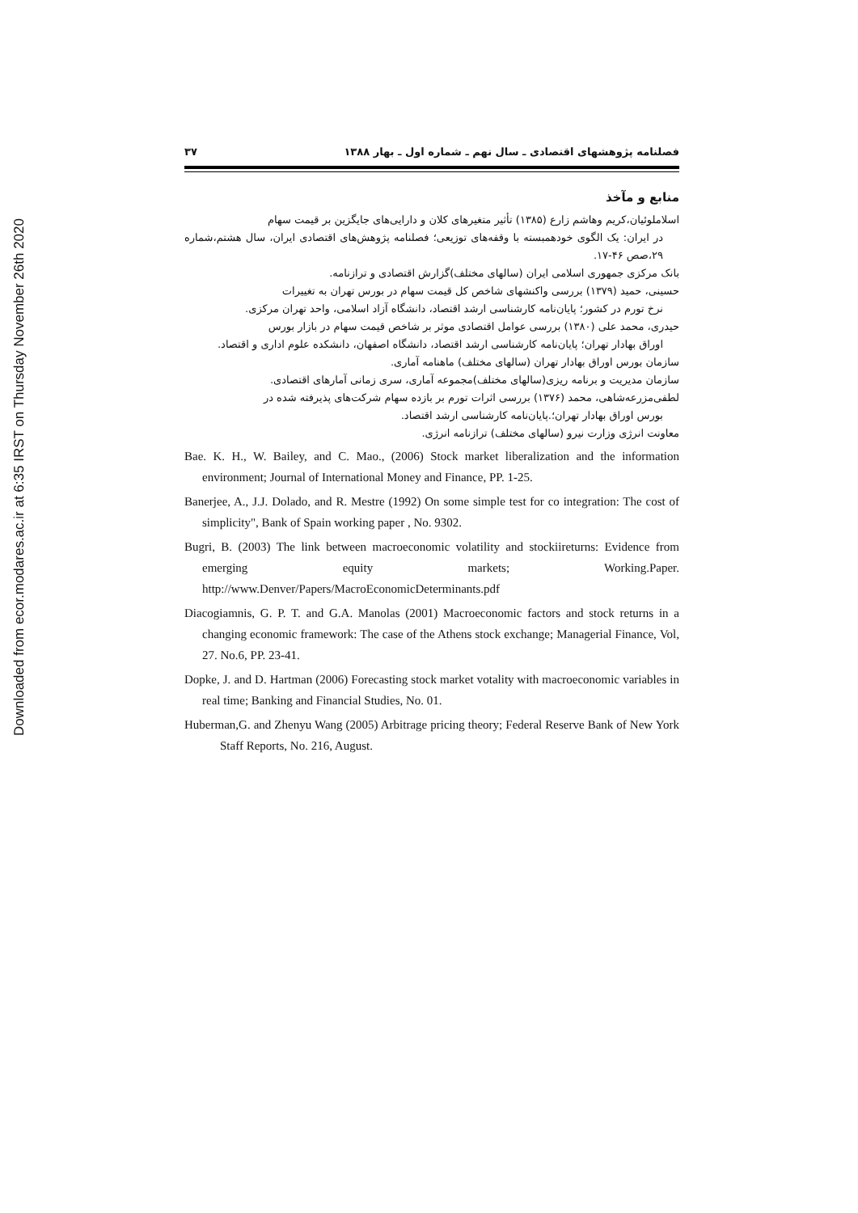Downloaded from ecor.modares.ac.ir at 6:35 IRST on Thursday November 26th 2020
فصلنامه پژوهشهای اقتصادی ـ سال نهم ـ شماره اول ـ بهار ۱۳۸۸ ۳۷
منابع و مآخذ
اسلاملوئیان،کریم وهاشم زارع (۱۳۸۵) تأثیر متغیرهای کلان و دارایی‌های جایگزین بر قیمت سهام
در ایران: یک الگوی خودهمبسته با وقفه‌های توزیعی؛ فصلنامه پژوهش‌های اقتصادی ایران، سال هشتم،شماره ۲۹،صص ۴۶-۱۷.
بانک مرکزی جمهوری اسلامی ایران (سالهای مختلف)گزارش اقتصادی و ترازنامه.
حسینی، حمید (۱۳۷۹) بررسی واکنشهای شاخص کل قیمت سهام در بورس تهران به تغییرات
نرخ تورم در کشور؛ پایان‌نامه کارشناسی ارشد اقتصاد، دانشگاه آزاد اسلامی، واحد تهران مرکزی.
حیدری، محمد علی (۱۳۸۰) بررسی عوامل اقتصادی موثر بر شاخص قیمت سهام در بازار بورس
اوراق بهادار تهران؛ پایان‌نامه کارشناسی ارشد اقتصاد، دانشگاه اصفهان، دانشکده علوم اداری و اقتصاد.
سازمان بورس اوراق بهادار تهران (سالهای مختلف) ماهنامه آماری.
سازمان مدیریت و برنامه ریزی(سالهای مختلف)مجموعه آماری، سری زمانی آمارهای اقتصادی.
لطفی‌مزرعه‌شاهی، محمد (۱۳۷۶) بررسی اثرات تورم بر بازده سهام شرکت‌های پذیرفته شده در
بورس اوراق بهادار تهران؛.پایان‌نامه کارشناسی ارشد اقتصاد.
معاونت انرژی وزارت نیرو (سالهای مختلف) ترازنامه انرژی.
Bae. K. H., W. Bailey, and C. Mao., (2006) Stock market liberalization and the information environment; Journal of International Money and Finance, PP. 1-25.
Banerjee, A., J.J. Dolado, and R. Mestre (1992) On some simple test for co integration: The cost of simplicity", Bank of Spain working paper , No. 9302.
Bugri, B. (2003) The link between macroeconomic volatility and stockiireturns: Evidence from emerging equity markets; Working.Paper. http://www.Denver/Papers/MacroEconomicDeterminants.pdf
Diacogiamnis, G. P. T. and G.A. Manolas (2001) Macroeconomic factors and stock returns in a changing economic framework: The case of the Athens stock exchange; Managerial Finance, Vol, 27. No.6, PP. 23-41.
Dopke, J. and D. Hartman (2006) Forecasting stock market votality with macroeconomic variables in real time; Banking and Financial Studies, No. 01.
Huberman,G. and Zhenyu Wang (2005) Arbitrage pricing theory; Federal Reserve Bank of New York Staff Reports, No. 216, August.